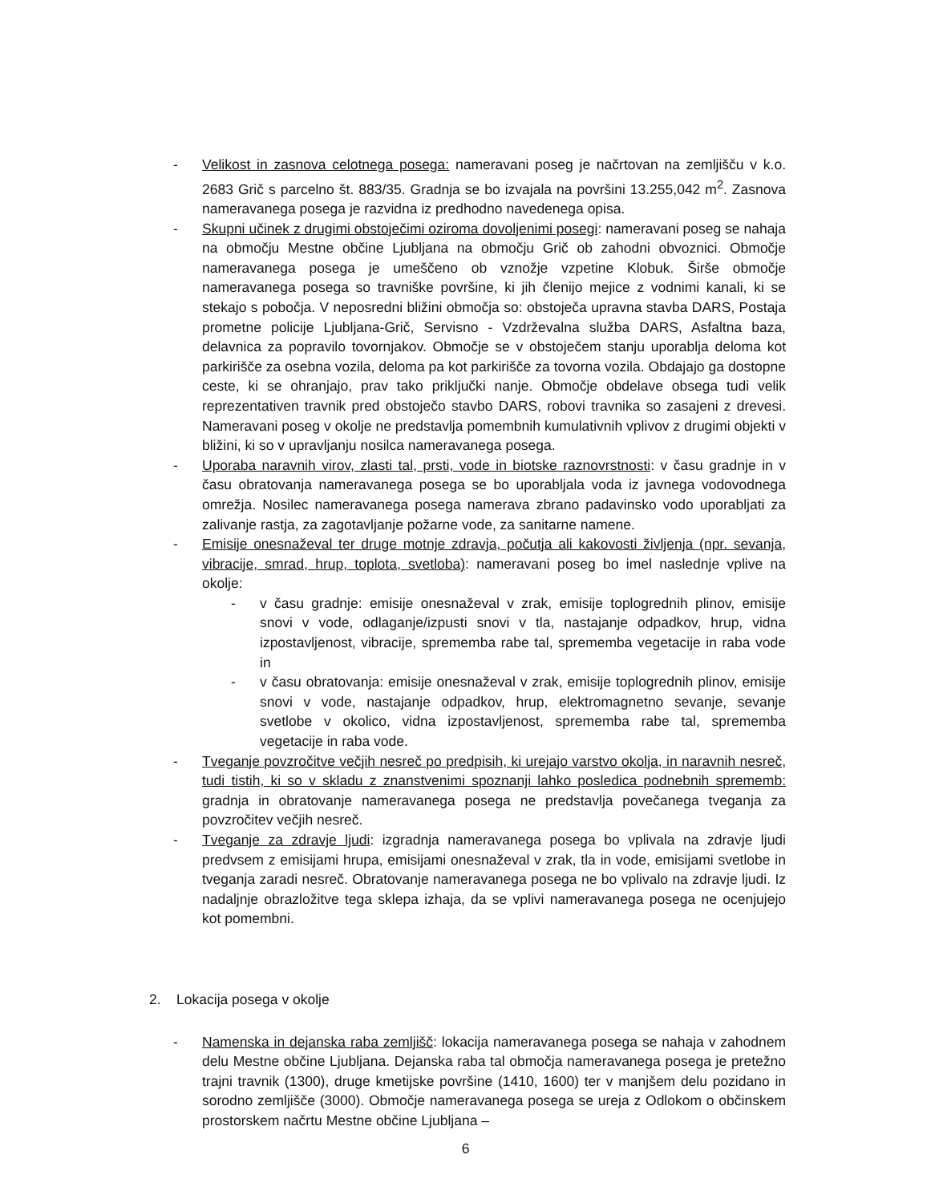- Velikost in zasnova celotnega posega: nameravani poseg je načrtovan na zemljišču v k.o. 2683 Grič s parcelno št. 883/35. Gradnja se bo izvajala na površini 13.255,042 m<sup>2</sup>. Zasnova nameravanega posega je razvidna iz predhodno navedenega opisa.
- Skupni učinek z drugimi obstoječimi oziroma dovoljenimi posegi: nameravani poseg se nahaja na območju Mestne občine Ljubljana na območju Grič ob zahodni obvoznici. Območje nameravanega posega je umeščeno ob vznožje vzpetine Klobuk. Širše območje nameravanega posega so travniške površine, ki jih členijo mejice z vodnimi kanali, ki se stekajo s pobočja. V neposredni bližini območja so: obstoječa upravna stavba DARS, Postaja prometne policije Ljubljana-Grič, Servisno - Vzdrževalna služba DARS, Asfaltna baza, delavnica za popravilo tovornjakov. Območje se v obstoječem stanju uporablja deloma kot parkirišče za osebna vozila, deloma pa kot parkirišče za tovorna vozila. Obdajajo ga dostopne ceste, ki se ohranjajo, prav tako priključki nanje. Območje obdelave obsega tudi velik reprezentativen travnik pred obstoječo stavbo DARS, robovi travnika so zasajeni z drevesi. Nameravani poseg v okolje ne predstavlja pomembnih kumulativnih vplivov z drugimi objekti v bližini, ki so v upravljanju nosilca nameravanega posega.
- Uporaba naravnih virov, zlasti tal, prsti, vode in biotske raznovrstnosti: v času gradnje in v času obratovanja nameravanega posega se bo uporabljala voda iz javnega vodovodnega omrežja. Nosilec nameravanega posega namerava zbrano padavinsko vodo uporabljati za zalivanje rastja, za zagotavljanje požarne vode, za sanitarne namene.
- Emisije onesnaževal ter druge motnje zdravja, počutja ali kakovosti življenja (npr. sevanja, vibracije, smrad, hrup, toplota, svetloba): nameravani poseg bo imel naslednje vplive na okolje:
- v času gradnje: emisije onesnaževal v zrak, emisije toplogrednih plinov, emisije snovi v vode, odlaganje/izpusti snovi v tla, nastajanje odpadkov, hrup, vidna izpostavljenost, vibracije, sprememba rabe tal, sprememba vegetacije in raba vode in
- v času obratovanja: emisije onesnaževal v zrak, emisije toplogrednih plinov, emisije snovi v vode, nastajanje odpadkov, hrup, elektromagnetno sevanje, sevanje svetlobe v okolico, vidna izpostavljenost, sprememba rabe tal, sprememba vegetacije in raba vode.
- Tveganje povzročitve večjih nesreč po predpisih, ki urejajo varstvo okolja, in naravnih nesreč, tudi tistih, ki so v skladu z znanstvenimi spoznanji lahko posledica podnebnih sprememb: gradnja in obratovanje nameravanega posega ne predstavlja povečanega tveganja za povzročitev večjih nesreč.
- Tveganje za zdravje ljudi: izgradnja nameravanega posega bo vplivala na zdravje ljudi predvsem z emisijami hrupa, emisijami onesnaževal v zrak, tla in vode, emisijami svetlobe in tveganja zaradi nesreč. Obratovanje nameravanega posega ne bo vplivalo na zdravje ljudi. Iz nadaljnje obrazložitve tega sklepa izhaja, da se vplivi nameravanega posega ne ocenjujejo kot pomembni.
2. Lokacija posega v okolje
- Namenska in dejanska raba zemljišč: lokacija nameravanega posega se nahaja v zahodnem delu Mestne občine Ljubljana. Dejanska raba tal območja nameravanega posega je pretežno trajni travnik (1300), druge kmetijske površine (1410, 1600) ter v manjšem delu pozidano in sorodno zemljišče (3000). Območje nameravanega posega se ureja z Odlokom o občinskem prostorskem načrtu Mestne občine Ljubljana –
6